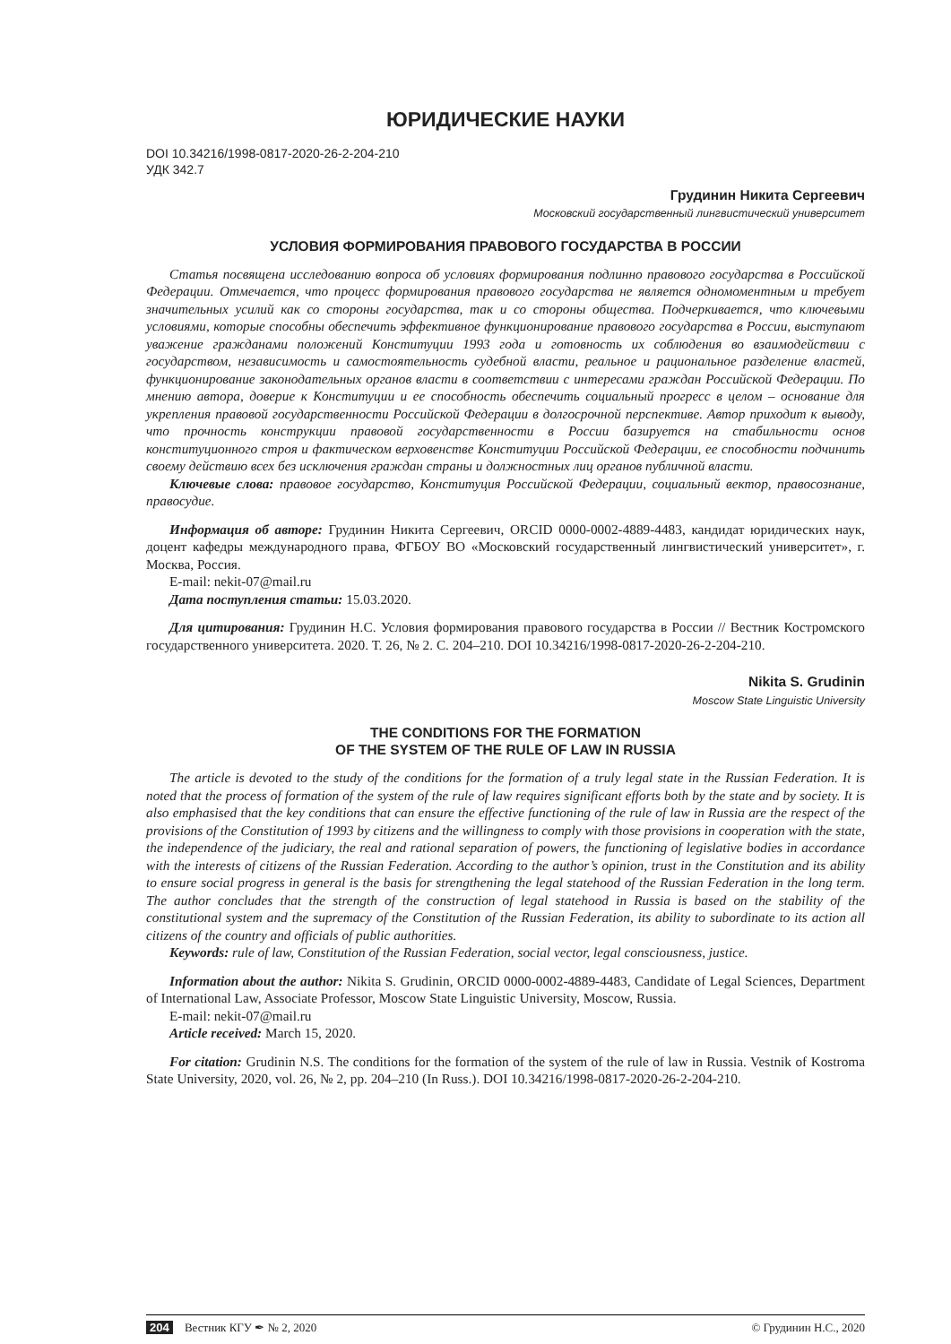ЮРИДИЧЕСКИЕ НАУКИ
DOI 10.34216/1998-0817-2020-26-2-204-210
УДК 342.7
Грудинин Никита Сергеевич
Московский государственный лингвистический университет
УСЛОВИЯ ФОРМИРОВАНИЯ ПРАВОВОГО ГОСУДАРСТВА В РОССИИ
Статья посвящена исследованию вопроса об условиях формирования подлинно правового государства в Российской Федерации. Отмечается, что процесс формирования правового государства не является одномоментным и требует значительных усилий как со стороны государства, так и со стороны общества. Подчеркивается, что ключевыми условиями, которые способны обеспечить эффективное функционирование правового государства в России, выступают уважение гражданами положений Конституции 1993 года и готовность их соблюдения во взаимодействии с государством, независимость и самостоятельность судебной власти, реальное и рациональное разделение властей, функционирование законодательных органов власти в соответствии с интересами граждан Российской Федерации. По мнению автора, доверие к Конституции и ее способность обеспечить социальный прогресс в целом – основание для укрепления правовой государственности Российской Федерации в долгосрочной перспективе. Автор приходит к выводу, что прочность конструкции правовой государственности в России базируется на стабильности основ конституционного строя и фактическом верховенстве Конституции Российской Федерации, ее способности подчинить своему действию всех без исключения граждан страны и должностных лиц органов публичной власти.
Ключевые слова: правовое государство, Конституция Российской Федерации, социальный вектор, правосознание, правосудие.
Информация об авторе: Грудинин Никита Сергеевич, ORCID 0000-0002-4889-4483, кандидат юридических наук, доцент кафедры международного права, ФГБОУ ВО «Московский государственный лингвистический университет», г. Москва, Россия.
E-mail: nekit-07@mail.ru
Дата поступления статьи: 15.03.2020.
Для цитирования: Грудинин Н.С. Условия формирования правового государства в России // Вестник Костромского государственного университета. 2020. Т. 26, № 2. С. 204–210. DOI 10.34216/1998-0817-2020-26-2-204-210.
Nikita S. Grudinin
Moscow State Linguistic University
THE CONDITIONS FOR THE FORMATION
OF THE SYSTEM OF THE RULE OF LAW IN RUSSIA
The article is devoted to the study of the conditions for the formation of a truly legal state in the Russian Federation. It is noted that the process of formation of the system of the rule of law requires significant efforts both by the state and by society. It is also emphasised that the key conditions that can ensure the effective functioning of the rule of law in Russia are the respect of the provisions of the Constitution of 1993 by citizens and the willingness to comply with those provisions in cooperation with the state, the independence of the judiciary, the real and rational separation of powers, the functioning of legislative bodies in accordance with the interests of citizens of the Russian Federation. According to the author’s opinion, trust in the Constitution and its ability to ensure social progress in general is the basis for strengthening the legal statehood of the Russian Federation in the long term. The author concludes that the strength of the construction of legal statehood in Russia is based on the stability of the constitutional system and the supremacy of the Constitution of the Russian Federation, its ability to subordinate to its action all citizens of the country and officials of public authorities.
Keywords: rule of law, Constitution of the Russian Federation, social vector, legal consciousness, justice.
Information about the author: Nikita S. Grudinin, ORCID 0000-0002-4889-4483, Candidate of Legal Sciences, Department of International Law, Associate Professor, Moscow State Linguistic University, Moscow, Russia.
E-mail: nekit-07@mail.ru
Article received: March 15, 2020.
For citation: Grudinin N.S. The conditions for the formation of the system of the rule of law in Russia. Vestnik of Kostroma State University, 2020, vol. 26, № 2, pp. 204–210 (In Russ.). DOI 10.34216/1998-0817-2020-26-2-204-210.
204 Вестник КГУ ✒ № 2, 2020 © Грудинин Н.С., 2020